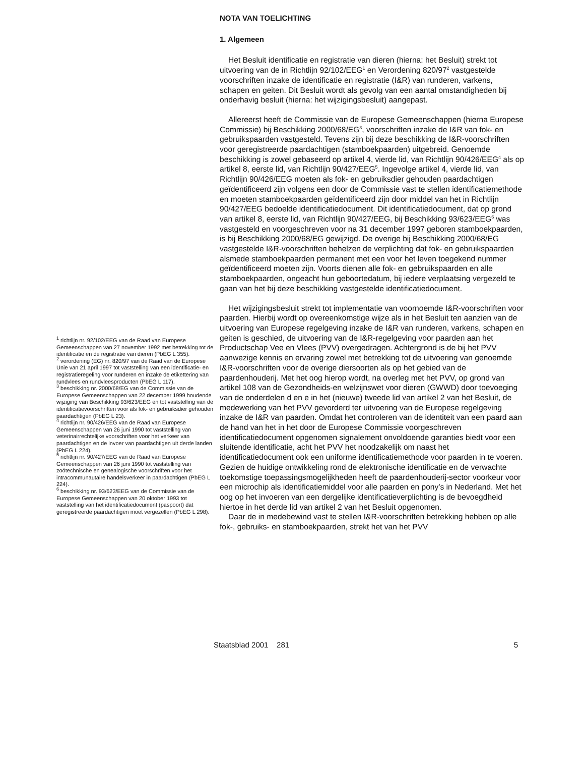<sup>1</sup> richtlijn nr. 92/102/EEG van de Raad van Europese Gemeenschappen van 27 november 1992 met betrekking tot de identificatie en de registratie van dieren (PbEG L 355).
<sup>2</sup> verordening (EG) nr. 820/97 van de Raad van de Europese Unie van 21 april 1997 tot vaststelling van een identificatie- en registratieregeling voor runderen en inzake de etikettering van rundvlees en rundvleesproducten (PbEG L 117).
<sup>3</sup> beschikking nr. 2000/68/EG van de Commissie van de Europese Gemeenschappen van 22 december 1999 houdende wijziging van Beschikking 93/623/EEG en tot vaststelling van de identificatievoorschriften voor als fok- en gebruiksdier gehouden paardachtigen (PbEG L 23).
<sup>4</sup> richtlijn nr. 90/426/EEG van de Raad van Europese Gemeenschappen van 26 juni 1990 tot vaststelling van veterinairrechtelijke voorschriften voor het verkeer van paardachtigen en de invoer van paardachtigen uit derde landen (PbEG L 224).
<sup>5</sup> richtlijn nr. 90/427/EEG van de Raad van Europese Gemeenschappen van 26 juni 1990 tot vaststelling van zoötechnische en genealogische voorschriften voor het intracommunautaire handelsverkeer in paardachtigen (PbEG L 224).
<sup>6</sup> beschikking nr. 93/623/EEG van de Commissie van de Europese Gemeenschappen van 20 oktober 1993 tot vaststelling van het identificatiedocument (paspoort) dat geregistreerde paardachtigen moet vergezellen (PbEG L 298).
NOTA VAN TOELICHTING
1. Algemeen
Het Besluit identificatie en registratie van dieren (hierna: het Besluit) strekt tot uitvoering van de in Richtlijn 92/102/EEG<sup>1</sup> en Verordening 820/97<sup>2</sup> vastgestelde voorschriften inzake de identificatie en registratie (I&R) van runderen, varkens, schapen en geiten. Dit Besluit wordt als gevolg van een aantal omstandigheden bij onderhavig besluit (hierna: het wijzigingsbesluit) aangepast.
Allereerst heeft de Commissie van de Europese Gemeenschappen (hierna Europese Commissie) bij Beschikking 2000/68/EG<sup>3</sup>, voorschriften inzake de I&R van fok- en gebruikspaarden vastgesteld. Tevens zijn bij deze beschikking de I&R-voorschriften voor geregistreerde paardachtigen (stamboekpaarden) uitgebreid. Genoemde beschikking is zowel gebaseerd op artikel 4, vierde lid, van Richtlijn 90/426/EEG<sup>4</sup> als op artikel 8, eerste lid, van Richtlijn 90/427/EEG<sup>5</sup>. Ingevolge artikel 4, vierde lid, van Richtlijn 90/426/EEG moeten als fok- en gebruiksdier gehouden paardachtigen geïdentificeerd zijn volgens een door de Commissie vast te stellen identificatiemethode en moeten stamboekpaarden geïdentificeerd zijn door middel van het in Richtlijn 90/427/EEG bedoelde identificatiedocument. Dit identificatiedocument, dat op grond van artikel 8, eerste lid, van Richtlijn 90/427/EEG, bij Beschikking 93/623/EEG<sup>6</sup> was vastgesteld en voorgeschreven voor na 31 december 1997 geboren stamboekpaarden, is bij Beschikking 2000/68/EG gewijzigd. De overige bij Beschikking 2000/68/EG vastgestelde I&R-voorschriften behelzen de verplichting dat fok- en gebruikspaarden alsmede stamboekpaarden permanent met een voor het leven toegekend nummer geïdentificeerd moeten zijn. Voorts dienen alle fok- en gebruikspaarden en alle stamboekpaarden, ongeacht hun geboortedatum, bij iedere verplaatsing vergezeld te gaan van het bij deze beschikking vastgestelde identificatiedocument.
Het wijzigingsbesluit strekt tot implementatie van voornoemde I&R-voorschriften voor paarden. Hierbij wordt op overeenkomstige wijze als in het Besluit ten aanzien van de uitvoering van Europese regelgeving inzake de I&R van runderen, varkens, schapen en geiten is geschied, de uitvoering van de I&R-regelgeving voor paarden aan het Productschap Vee en Vlees (PVV) overgedragen. Achtergrond is de bij het PVV aanwezige kennis en ervaring zowel met betrekking tot de uitvoering van genoemde I&R-voorschriften voor de overige diersoorten als op het gebied van de paardenhouderij. Met het oog hierop wordt, na overleg met het PVV, op grond van artikel 108 van de Gezondheids-en welzijnswet voor dieren (GWWD) door toevoeging van de onderdelen d en e in het (nieuwe) tweede lid van artikel 2 van het Besluit, de medewerking van het PVV gevorderd ter uitvoering van de Europese regelgeving inzake de I&R van paarden. Omdat het controleren van de identiteit van een paard aan de hand van het in het door de Europese Commissie voorgeschreven identificatiedocument opgenomen signalement onvoldoende garanties biedt voor een sluitende identificatie, acht het PVV het noodzakelijk om naast het identificatiedocument ook een uniforme identificatiemethode voor paarden in te voeren. Gezien de huidige ontwikkeling rond de elektronische identificatie en de verwachte toekomstige toepassingsmogelijkheden heeft de paardenhouderij-sector voorkeur voor een microchip als identificatiemiddel voor alle paarden en pony’s in Nederland. Met het oog op het invoeren van een dergelijke identificatieverplichting is de bevoegdheid hiertoe in het derde lid van artikel 2 van het Besluit opgenomen.
Daar de in medebewind vast te stellen I&R-voorschriften betrekking hebben op alle fok-, gebruiks- en stamboekpaarden, strekt het van het PVV
Staatsblad 2001 281 5